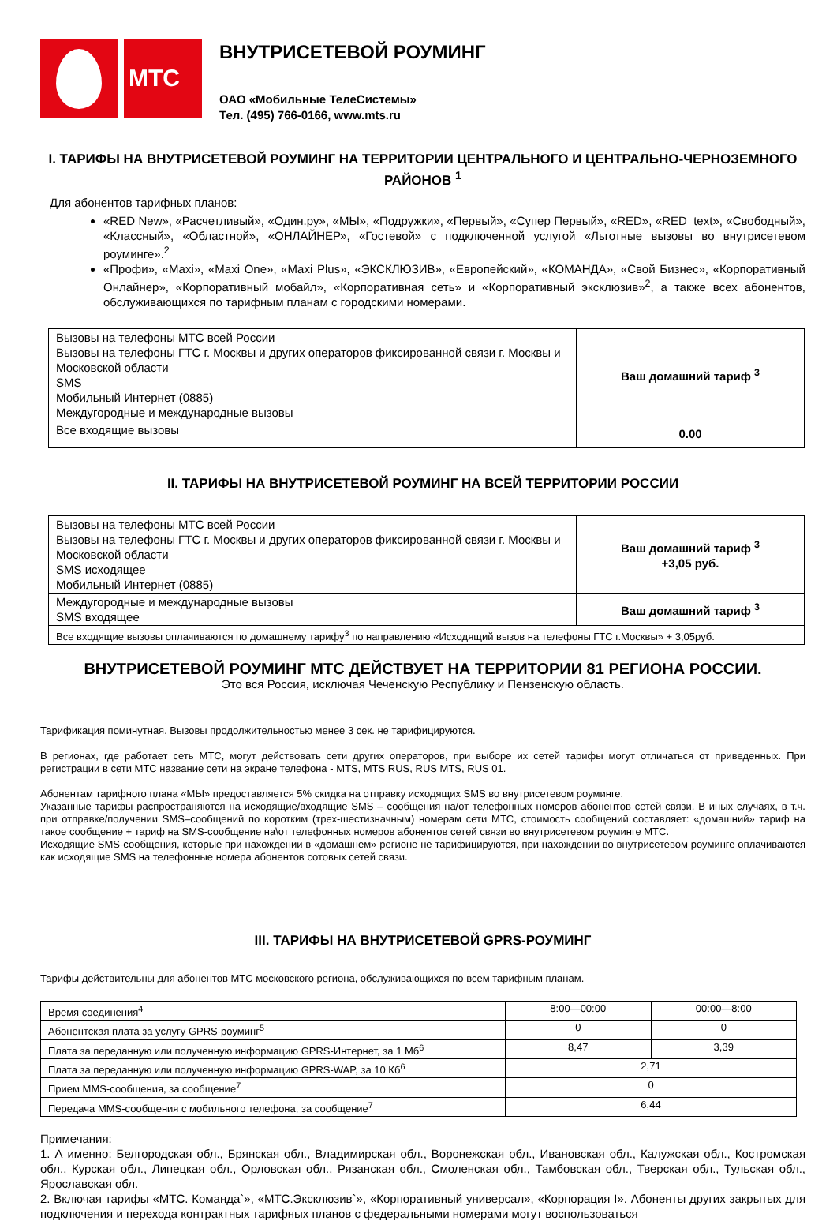МТС
ВНУТРИСЕТЕВОЙ РОУМИНГ
ОАО «Мобильные ТелеСистемы»
Тел. (495) 766-0166, www.mts.ru
I. ТАРИФЫ НА ВНУТРИСЕТЕВОЙ РОУМИНГ НА ТЕРРИТОРИИ ЦЕНТРАЛЬНОГО И ЦЕНТРАЛЬНО-ЧЕРНОЗЕМНОГО РАЙОНОВ <sup>1</sup>
Для абонентов тарифных планов:
«RED New», «Расчетливый», «Один.ру», «МЫ», «Подружки», «Первый», «Супер Первый», «RED», «RED_text», «Свободный», «Классный», «Областной», «ОНЛАЙНЕР», «Гостевой» с подключенной услугой «Льготные вызовы во внутрисетевом роуминге».<sup>2</sup>
«Профи», «Maxi», «Maxi One», «Maxi Plus», «ЭКСКЛЮЗИВ», «Европейский», «КОМАНДА», «Свой Бизнес», «Корпоративный Онлайнер», «Корпоративный мобайл», «Корпоративная сеть» и «Корпоративный эксклюзив»<sup>2</sup>, а также всех абонентов, обслуживающихся по тарифным планам с городскими номерами.
| Вызовы на телефоны МТС всей России Вызовы на телефоны ГТС г. Москвы и других операторов фиксированной связи г. Москвы и Московской области SMS Мобильный Интернет (0885) Междугородные и международные вызовы | Ваш домашний тариф <sup>3</sup> |
| Все входящие вызовы | 0.00 |
II. ТАРИФЫ НА ВНУТРИСЕТЕВОЙ РОУМИНГ НА ВСЕЙ ТЕРРИТОРИИ РОССИИ
| Вызовы на телефоны МТС всей России Вызовы на телефоны ГТС г. Москвы и других операторов фиксированной связи г. Москвы и Московской области SMS исходящее Мобильный Интернет (0885) | Ваш домашний тариф <sup>3</sup> +3,05 руб. |
| Междугородные и международные вызовы SMS входящее | Ваш домашний тариф <sup>3</sup> |
| Все входящие вызовы оплачиваются по домашнему тарифу<sup>3</sup> по направлению «Исходящий вызов на телефоны ГТС г.Москвы» + 3,05руб. | |
ВНУТРИСЕТЕВОЙ РОУМИНГ МТС ДЕЙСТВУЕТ НА ТЕРРИТОРИИ 81 РЕГИОНА РОССИИ.
Это вся Россия, исключая Чеченскую Республику и Пензенскую область.
Тарификация поминутная. Вызовы продолжительностью менее 3 сек. не тарифицируются.
В регионах, где работает сеть МТС, могут действовать сети других операторов, при выборе их сетей тарифы могут отличаться от приведенных. При регистрации в сети МТС название сети на экране телефона - MTS, MTS RUS, RUS MTS, RUS 01.
Абонентам тарифного плана «МЫ» предоставляется 5% скидка на отправку исходящих SMS во внутрисетевом роуминге.
Указанные тарифы распространяются на исходящие/входящие SMS – сообщения на/от телефонных номеров абонентов сетей связи. В иных случаях, в т.ч. при отправке/получении SMS–сообщений по коротким (трех-шестизначным) номерам сети МТС, стоимость сообщений составляет: «домашний» тариф на такое сообщение + тариф на SMS-сообщение на\от телефонных номеров абонентов сетей связи во внутрисетевом роуминге МТС.
Исходящие SMS-сообщения, которые при нахождении в «домашнем» регионе не тарифицируются, при нахождении во внутрисетевом роуминге оплачиваются как исходящие SMS на телефонные номера абонентов сотовых сетей связи.
III. ТАРИФЫ НА ВНУТРИСЕТЕВОЙ GPRS-РОУМИНГ
Тарифы действительны для абонентов МТС московского региона, обслуживающихся по всем тарифным планам.
| Время соединения<sup>4</sup> | 8:00—00:00 | 00:00—8:00 |
| Абонентская плата за услугу GPRS-роуминг<sup>5</sup> | 0 | 0 |
| Плата за переданную или полученную информацию GPRS-Интернет, за 1 Мб<sup>6</sup> | 8,47 | 3,39 |
| Плата за переданную или полученную информацию GPRS-WAP, за 10 Кб<sup>6</sup> | 2,71 | |
| Прием MMS-сообщения, за сообщение<sup>7</sup> | 0 | |
| Передача MMS-сообщения с мобильного телефона, за сообщение<sup>7</sup> | 6,44 | |
Примечания:
1. А именно: Белгородская обл., Брянская обл., Владимирская обл., Воронежская обл., Ивановская обл., Калужская обл., Костромская обл., Курская обл., Липецкая обл., Орловская обл., Рязанская обл., Смоленская обл., Тамбовская обл., Тверская обл., Тульская обл., Ярославская обл.
2. Включая тарифы «МТС. Команда`», «МТС.Эксклюзив`», «Корпоративный универсал», «Корпорация I». Абоненты других закрытых для подключения и перехода контрактных тарифных планов с федеральными номерами могут воспользоваться